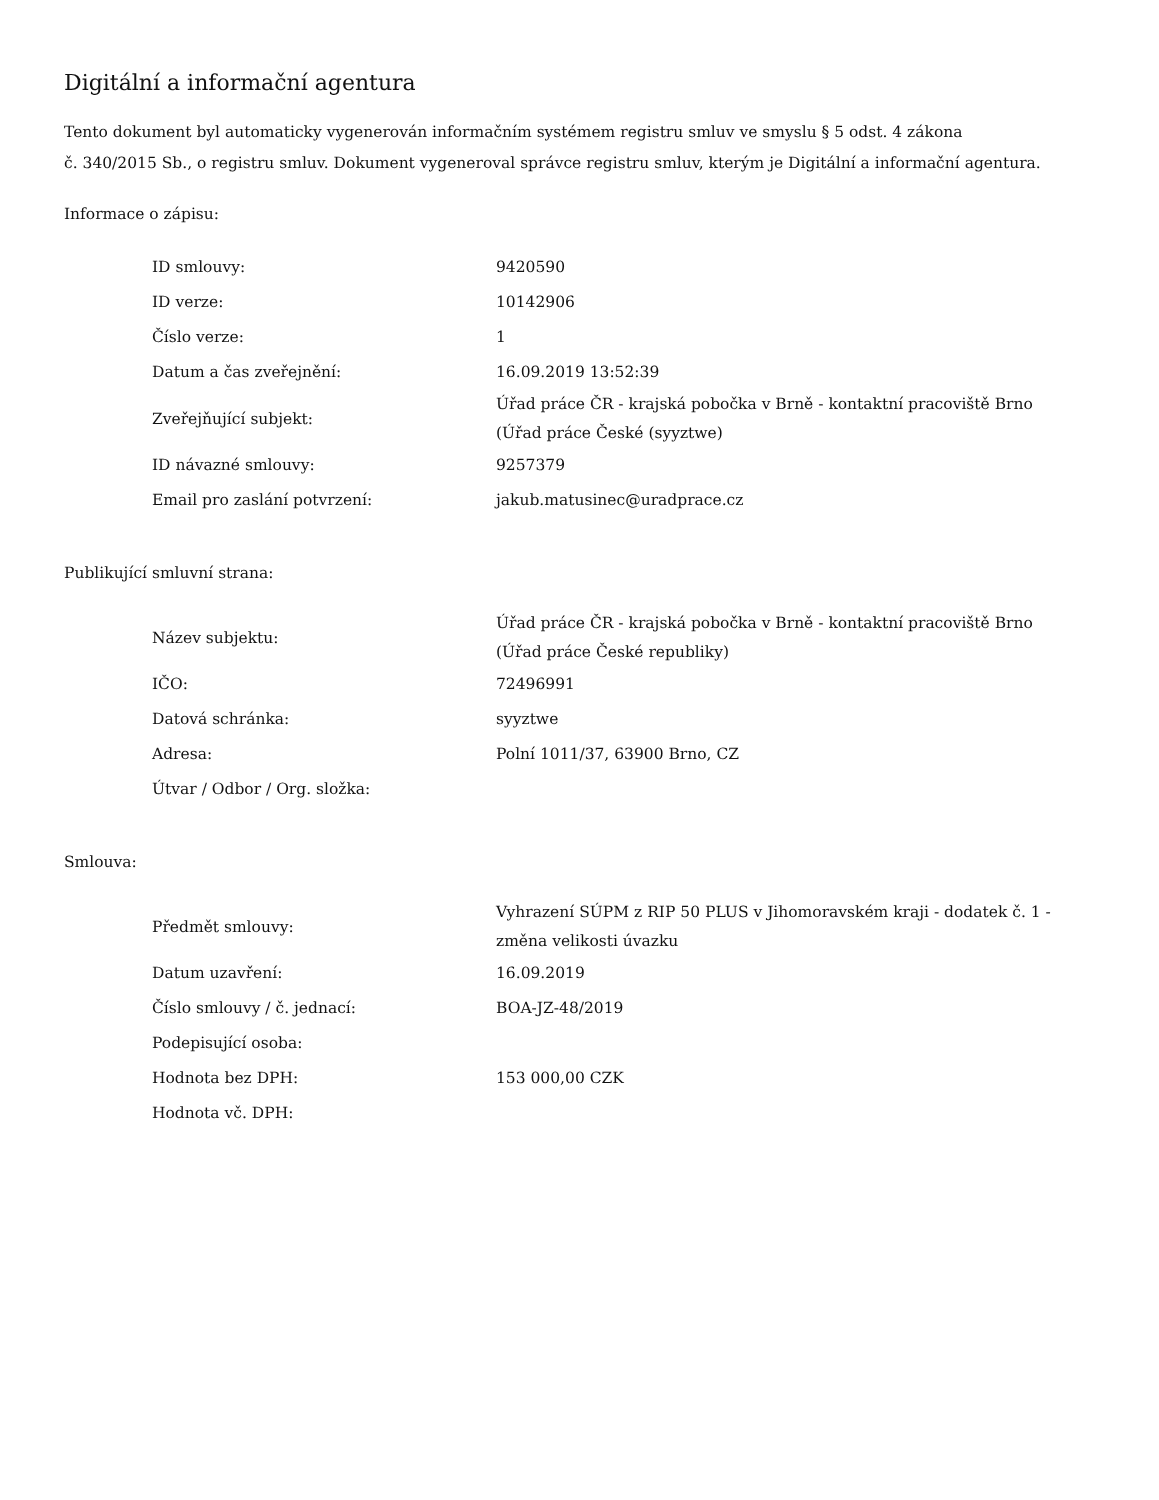Digitální a informační agentura
Tento dokument byl automaticky vygenerován informačním systémem registru smluv ve smyslu § 5 odst. 4 zákona
č. 340/2015 Sb., o registru smluv. Dokument vygeneroval správce registru smluv, kterým je Digitální a informační agentura.
Informace o zápisu:
| ID smlouvy: | 9420590 |
| ID verze: | 10142906 |
| Číslo verze: | 1 |
| Datum a čas zveřejnění: | 16.09.2019 13:52:39 |
| Zveřejňující subjekt: | Úřad práce ČR - krajská pobočka v Brně - kontaktní pracoviště Brno (Úřad práce České (syyztwe) |
| ID návazné smlouvy: | 9257379 |
| Email pro zaslání potvrzení: | jakub.matusinec@uradprace.cz |
Publikující smluvní strana:
| Název subjektu: | Úřad práce ČR - krajská pobočka v Brně - kontaktní pracoviště Brno (Úřad práce České republiky) |
| IČO: | 72496991 |
| Datová schránka: | syyztwe |
| Adresa: | Polní 1011/37, 63900 Brno, CZ |
| Útvar / Odbor / Org. složka: | |
Smlouva:
| Předmět smlouvy: | Vyhrazení SÚPM z RIP 50 PLUS v Jihomoravském kraji - dodatek č. 1 - změna velikosti úvazku |
| Datum uzavření: | 16.09.2019 |
| Číslo smlouvy / č. jednací: | BOA-JZ-48/2019 |
| Podepisující osoba: | |
| Hodnota bez DPH: | 153 000,00 CZK |
| Hodnota vč. DPH: | |